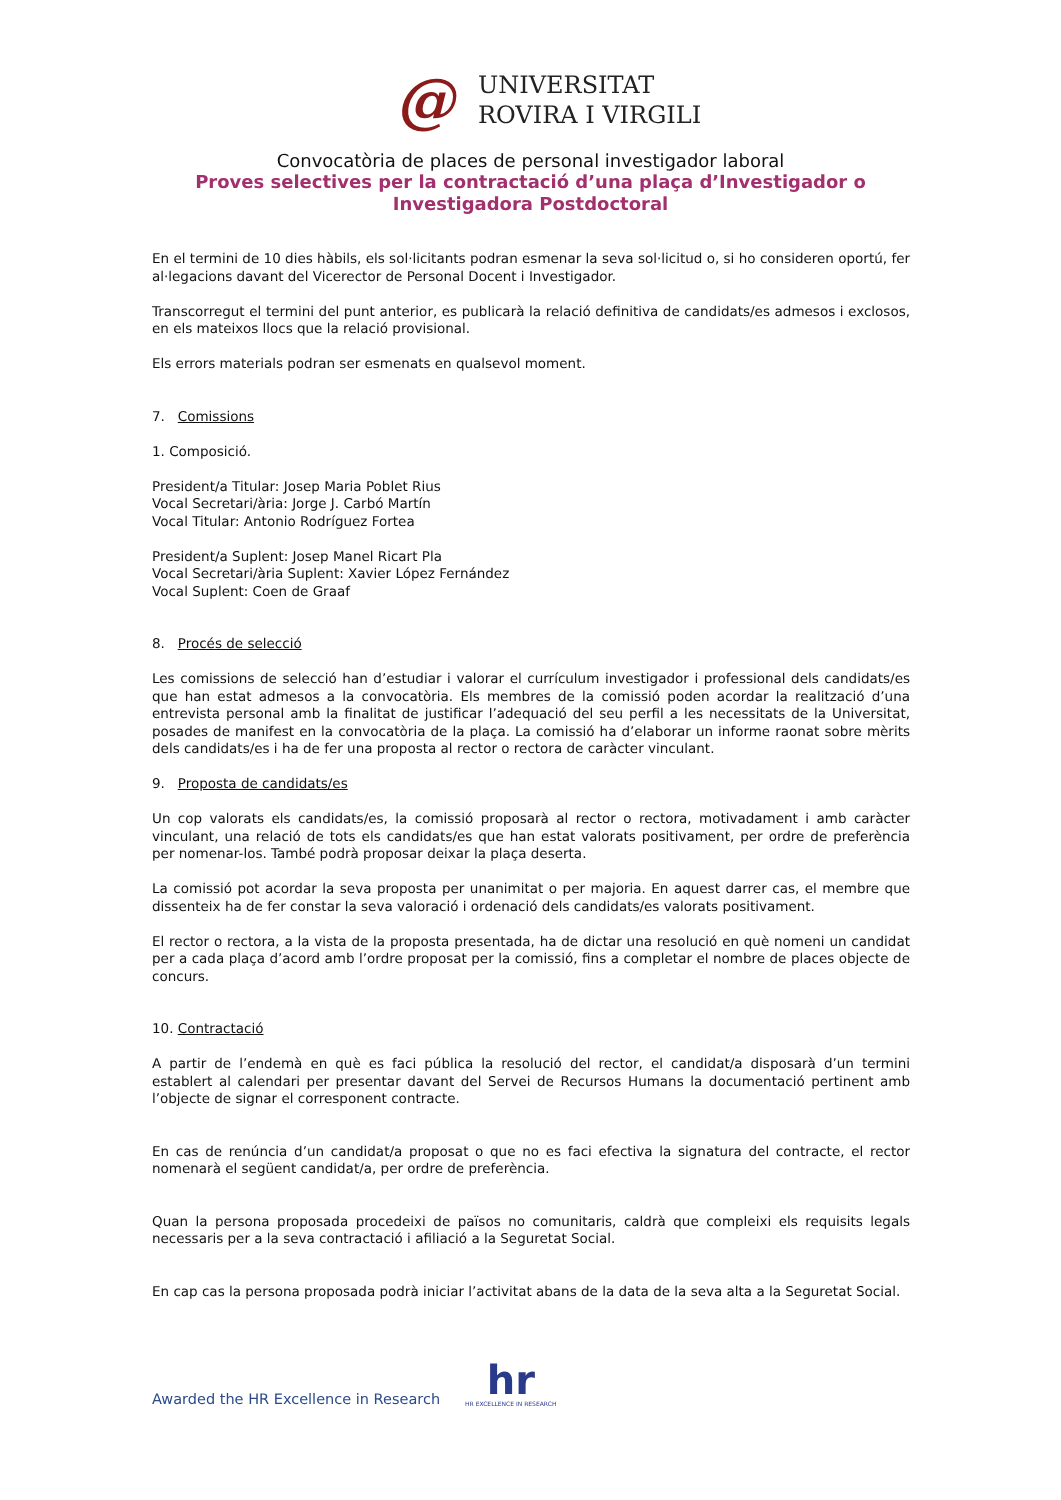@
UNIVERSITAT
ROVIRA I VIRGILI
Convocatòria de places de personal investigador laboral
Proves selectives per la contractació d’una plaça d’Investigador o
Investigadora Postdoctoral
En el termini de 10 dies hàbils, els sol·licitants podran esmenar la seva sol·licitud o, si ho consideren oportú, fer al·legacions davant del Vicerector de Personal Docent i Investigador.
Transcorregut el termini del punt anterior, es publicarà la relació definitiva de candidats/es admesos i exclosos, en els mateixos llocs que la relació provisional.
Els errors materials podran ser esmenats en qualsevol moment.
7. Comissions
1. Composició.
President/a Titular: Josep Maria Poblet Rius
Vocal Secretari/ària: Jorge J. Carbó Martín
Vocal Titular: Antonio Rodríguez Fortea
President/a Suplent: Josep Manel Ricart Pla
Vocal Secretari/ària Suplent: Xavier López Fernández
Vocal Suplent: Coen de Graaf
8. Procés de selecció
Les comissions de selecció han d’estudiar i valorar el currículum investigador i professional dels candidats/es que han estat admesos a la convocatòria. Els membres de la comissió poden acordar la realització d’una entrevista personal amb la finalitat de justificar l’adequació del seu perfil a les necessitats de la Universitat, posades de manifest en la convocatòria de la plaça. La comissió ha d’elaborar un informe raonat sobre mèrits dels candidats/es i ha de fer una proposta al rector o rectora de caràcter vinculant.
9. Proposta de candidats/es
Un cop valorats els candidats/es, la comissió proposarà al rector o rectora, motivadament i amb caràcter vinculant, una relació de tots els candidats/es que han estat valorats positivament, per ordre de preferència per nomenar-los. També podrà proposar deixar la plaça deserta.
La comissió pot acordar la seva proposta per unanimitat o per majoria. En aquest darrer cas, el membre que dissenteix ha de fer constar la seva valoració i ordenació dels candidats/es valorats positivament.
El rector o rectora, a la vista de la proposta presentada, ha de dictar una resolució en què nomeni un candidat per a cada plaça d’acord amb l’ordre proposat per la comissió, fins a completar el nombre de places objecte de concurs.
10. Contractació
A partir de l’endemà en què es faci pública la resolució del rector, el candidat/a disposarà d’un termini establert al calendari per presentar davant del Servei de Recursos Humans la documentació pertinent amb l’objecte de signar el corresponent contracte.
En cas de renúncia d’un candidat/a proposat o que no es faci efectiva la signatura del contracte, el rector nomenarà el següent candidat/a, per ordre de preferència.
Quan la persona proposada procedeixi de països no comunitaris, caldrà que compleixi els requisits legals necessaris per a la seva contractació i afiliació a la Seguretat Social.
En cap cas la persona proposada podrà iniciar l’activitat abans de la data de la seva alta a la Seguretat Social.
Awarded the HR Excellence in Research
hr
HR EXCELLENCE IN RESEARCH